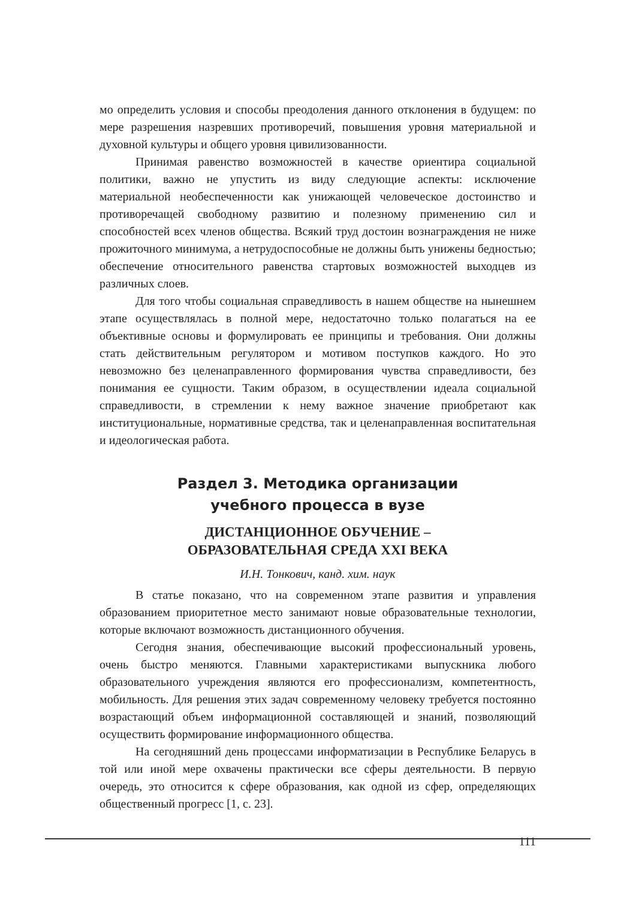мо определить условия и способы преодоления данного отклонения в будущем: по мере разрешения назревших противоречий, повышения уровня материальной и духовной культуры и общего уровня цивилизованности.
Принимая равенство возможностей в качестве ориентира социальной политики, важно не упустить из виду следующие аспекты: исключение материальной необеспеченности как унижающей человеческое достоинство и противоречащей свободному развитию и полезному применению сил и способностей всех членов общества. Всякий труд достоин вознаграждения не ниже прожиточного минимума, а нетрудоспособные не должны быть унижены бедностью; обеспечение относительного равенства стартовых возможностей выходцев из различных слоев.
Для того чтобы социальная справедливость в нашем обществе на нынешнем этапе осуществлялась в полной мере, недостаточно только полагаться на ее объективные основы и формулировать ее принципы и требования. Они должны стать действительным регулятором и мотивом поступков каждого. Но это невозможно без целенаправленного формирования чувства справедливости, без понимания ее сущности. Таким образом, в осуществлении идеала социальной справедливости, в стремлении к нему важное значение приобретают как институциональные, нормативные средства, так и целенаправленная воспитательная и идеологическая работа.
Раздел 3. Методика организации
учебного процесса в вузе
ДИСТАНЦИОННОЕ ОБУЧЕНИЕ –
ОБРАЗОВАТЕЛЬНАЯ СРЕДА XXI ВЕКА
И.Н. Тонкович, канд. хим. наук
В статье показано, что на современном этапе развития и управления образованием приоритетное место занимают новые образовательные технологии, которые включают возможность дистанционного обучения.
Сегодня знания, обеспечивающие высокий профессиональный уровень, очень быстро меняются. Главными характеристиками выпускника любого образовательного учреждения являются его профессионализм, компетентность, мобильность. Для решения этих задач современному человеку требуется постоянно возрастающий объем информационной составляющей и знаний, позволяющий осуществить формирование информационного общества.
На сегодняшний день процессами информатизации в Республике Беларусь в той или иной мере охвачены практически все сферы деятельности. В первую очередь, это относится к сфере образования, как одной из сфер, определяющих общественный прогресс [1, с. 23].
111